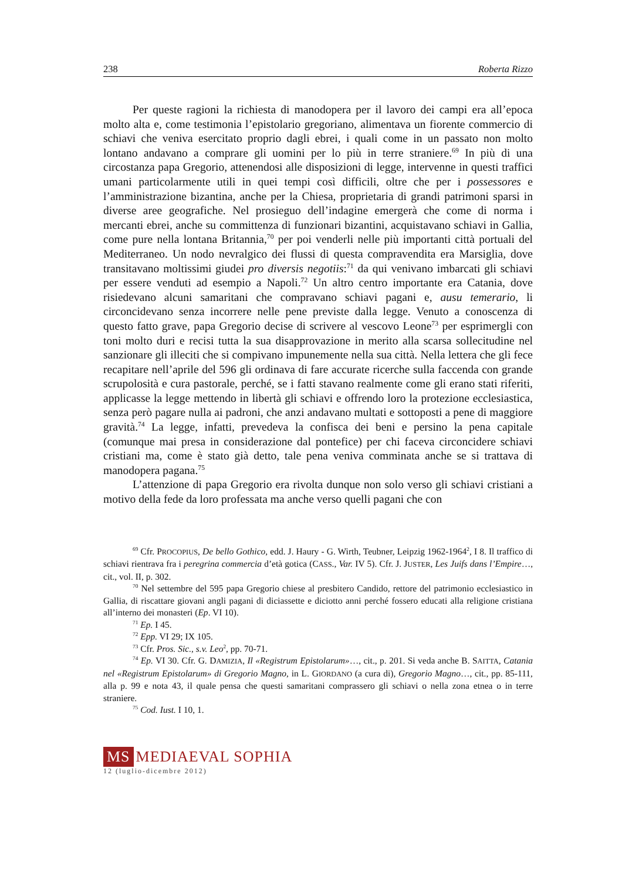238 Roberta Rizzo
Per queste ragioni la richiesta di manodopera per il lavoro dei campi era all’epoca molto alta e, come testimonia l’epistolario gregoriano, alimentava un fiorente commercio di schiavi che veniva esercitato proprio dagli ebrei, i quali come in un passato non molto lontano andavano a comprare gli uomini per lo più in terre straniere.<sup>69</sup> In più di una circostanza papa Gregorio, attenendosi alle disposizioni di legge, intervenne in questi traffici umani particolarmente utili in quei tempi così difficili, oltre che per i possessores e l’amministrazione bizantina, anche per la Chiesa, proprietaria di grandi patrimoni sparsi in diverse aree geografiche. Nel prosieguo dell’indagine emergerà che come di norma i mercanti ebrei, anche su committenza di funzionari bizantini, acquistavano schiavi in Gallia, come pure nella lontana Britannia,<sup>70</sup> per poi venderli nelle più importanti città portuali del Mediterraneo. Un nodo nevralgico dei flussi di questa compravendita era Marsiglia, dove transitavano moltissimi giudei pro diversis negotiis:<sup>71</sup> da qui venivano imbarcati gli schiavi per essere venduti ad esempio a Napoli.<sup>72</sup> Un altro centro importante era Catania, dove risiedevano alcuni samaritani che compravano schiavi pagani e, ausu temerario, li circoncidevano senza incorrere nelle pene previste dalla legge. Venuto a conoscenza di questo fatto grave, papa Gregorio decise di scrivere al vescovo Leone<sup>73</sup> per esprimergli con toni molto duri e recisi tutta la sua disapprovazione in merito alla scarsa sollecitudine nel sanzionare gli illeciti che si compivano impunemente nella sua città. Nella lettera che gli fece recapitare nell’aprile del 596 gli ordinava di fare accurate ricerche sulla faccenda con grande scrupolosità e cura pastorale, perché, se i fatti stavano realmente come gli erano stati riferiti, applicasse la legge mettendo in libertà gli schiavi e offrendo loro la protezione ecclesiastica, senza però pagare nulla ai padroni, che anzi andavano multati e sottoposti a pene di maggiore gravità.<sup>74</sup> La legge, infatti, prevedeva la confisca dei beni e persino la pena capitale (comunque mai presa in considerazione dal pontefice) per chi faceva circoncidere schiavi cristiani ma, come è stato già detto, tale pena veniva comminata anche se si trattava di manodopera pagana.<sup>75</sup>
L’attenzione di papa Gregorio era rivolta dunque non solo verso gli schiavi cristiani a motivo della fede da loro professata ma anche verso quelli pagani che con
<sup>69</sup> Cfr. PROCOPIUS, De bello Gothico, edd. J. Haury - G. Wirth, Teubner, Leipzig 1962-1964<sup>2</sup>, I 8. Il traffico di schiavi rientrava fra i peregrina commercia d’età gotica (CASS., Var. IV 5). Cfr. J. JUSTER, Les Juifs dans l’Empire…, cit., vol. II, p. 302.
<sup>70</sup> Nel settembre del 595 papa Gregorio chiese al presbitero Candido, rettore del patrimonio ecclesiastico in Gallia, di riscattare giovani angli pagani di diciassette e diciotto anni perché fossero educati alla religione cristiana all’interno dei monasteri (Ep. VI 10).
<sup>71</sup> Ep. I 45.
<sup>72</sup> Epp. VI 29; IX 105.
<sup>73</sup> Cfr. Pros. Sic., s.v. Leo<sup>2</sup>, pp. 70-71.
<sup>74</sup> Ep. VI 30. Cfr. G. DAMIZIA, Il «Registrum Epistolarum»…, cit., p. 201. Si veda anche B. SAITTA, Catania nel «Registrum Epistolarum» di Gregorio Magno, in L. GIORDANO (a cura di), Gregorio Magno…, cit., pp. 85-111, alla p. 99 e nota 43, il quale pensa che questi samaritani comprassero gli schiavi o nella zona etnea o in terre straniere.
<sup>75</sup> Cod. Iust. I 10, 1.
MS MEDIAEVAL SOPHIA
12 (luglio-dicembre 2012)